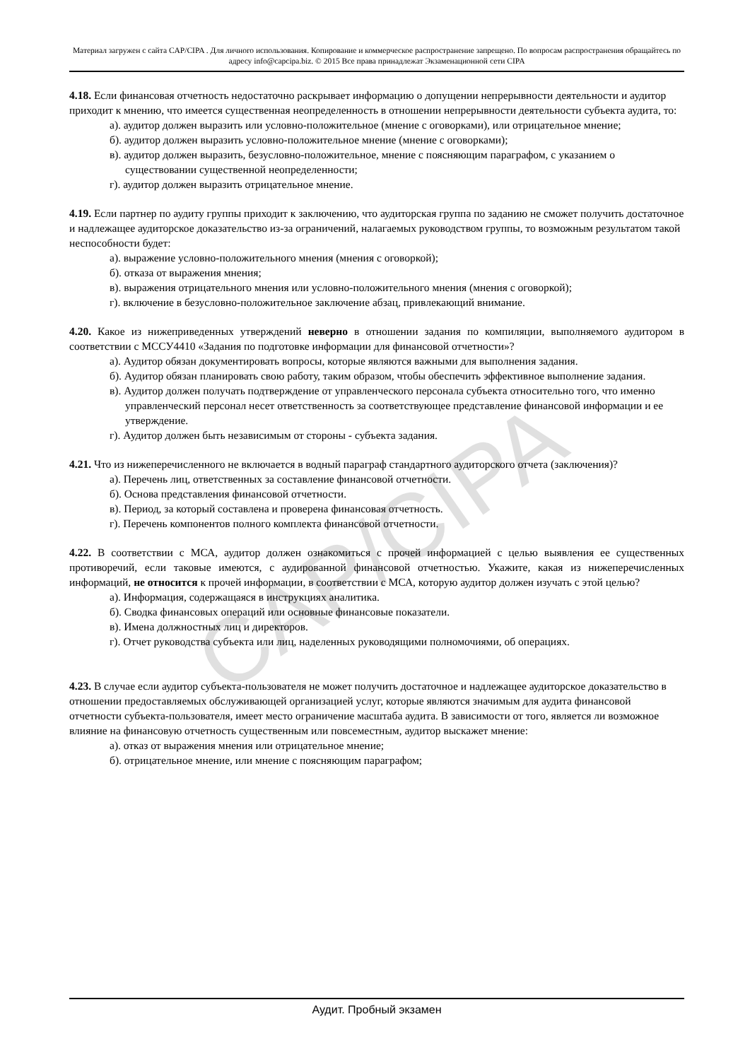CAP/CIPA
Материал загружен с сайта CAP/CIPA . Для личного использования. Копирование и коммерческое распространение запрещено. По вопросам распространения обращайтесь по адресу info@capcipa.biz. © 2015 Все права принадлежат Экзаменационной сети CIPA
4.18. Если финансовая отчетность недостаточно раскрывает информацию о допущении непрерывности деятельности и аудитор приходит к мнению, что имеется существенная неопределенность в отношении непрерывности деятельности субъекта аудита, то:
а). аудитор должен выразить или условно-положительное (мнение с оговорками), или отрицательное мнение;
б). аудитор должен выразить условно-положительное мнение (мнение с оговорками);
в). аудитор должен выразить, безусловно-положительное, мнение с поясняющим параграфом, с указанием о существовании существенной неопределенности;
г). аудитор должен выразить отрицательное мнение.
4.19. Если партнер по аудиту группы приходит к заключению, что аудиторская группа по заданию не сможет получить достаточное и надлежащее аудиторское доказательство из-за ограничений, налагаемых руководством группы, то возможным результатом такой неспособности будет:
а). выражение условно-положительного мнения (мнения с оговоркой);
б). отказа от выражения мнения;
в). выражения отрицательного мнения или условно-положительного мнения (мнения с оговоркой);
г). включение в безусловно-положительное заключение абзац, привлекающий внимание.
4.20. Какое из нижеприведенных утверждений неверно в отношении задания по компиляции, выполняемого аудитором в соответствии с МССУ4410 «Задания по подготовке информации для финансовой отчетности»?
а). Аудитор обязан документировать вопросы, которые являются важными для выполнения задания.
б). Аудитор обязан планировать свою работу, таким образом, чтобы обеспечить эффективное выполнение задания.
в). Аудитор должен получать подтверждение от управленческого персонала субъекта относительно того, что именно управленческий персонал несет ответственность за соответствующее представление финансовой информации и ее утверждение.
г). Аудитор должен быть независимым от стороны - субъекта задания.
4.21. Что из нижеперечисленного не включается в водный параграф стандартного аудиторского отчета (заключения)?
а). Перечень лиц, ответственных за составление финансовой отчетности.
б). Основа представления финансовой отчетности.
в). Период, за который составлена и проверена финансовая отчетность.
г). Перечень компонентов полного комплекта финансовой отчетности.
4.22. В соответствии с МСА, аудитор должен ознакомиться с прочей информацией с целью выявления ее существенных противоречий, если таковые имеются, с аудированной финансовой отчетностью. Укажите, какая из нижеперечисленных информаций, не относится к прочей информации, в соответствии с МСА, которую аудитор должен изучать с этой целью?
а). Информация, содержащаяся в инструкциях аналитика.
б). Сводка финансовых операций или основные финансовые показатели.
в). Имена должностных лиц и директоров.
г). Отчет руководства субъекта или лиц, наделенных руководящими полномочиями, об операциях.
4.23. В случае если аудитор субъекта-пользователя не может получить достаточное и надлежащее аудиторское доказательство в отношении предоставляемых обслуживающей организацией услуг, которые являются значимым для аудита финансовой отчетности субъекта-пользователя, имеет место ограничение масштаба аудита. В зависимости от того, является ли возможное влияние на финансовую отчетность существенным или повсеместным, аудитор выскажет мнение:
а). отказ от выражения мнения или отрицательное мнение;
б). отрицательное мнение, или мнение с поясняющим параграфом;
Аудит. Пробный экзамен